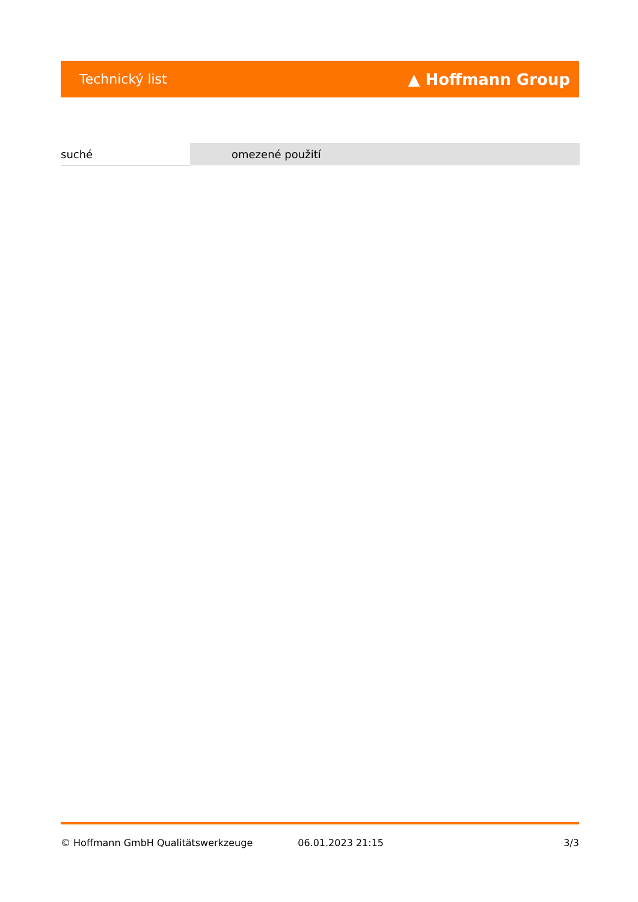Technický list ▲ Hoffmann Group
| suché | omezené použití |
© Hoffmann GmbH Qualitätswerkzeuge 06.01.2023 21:15 3/3